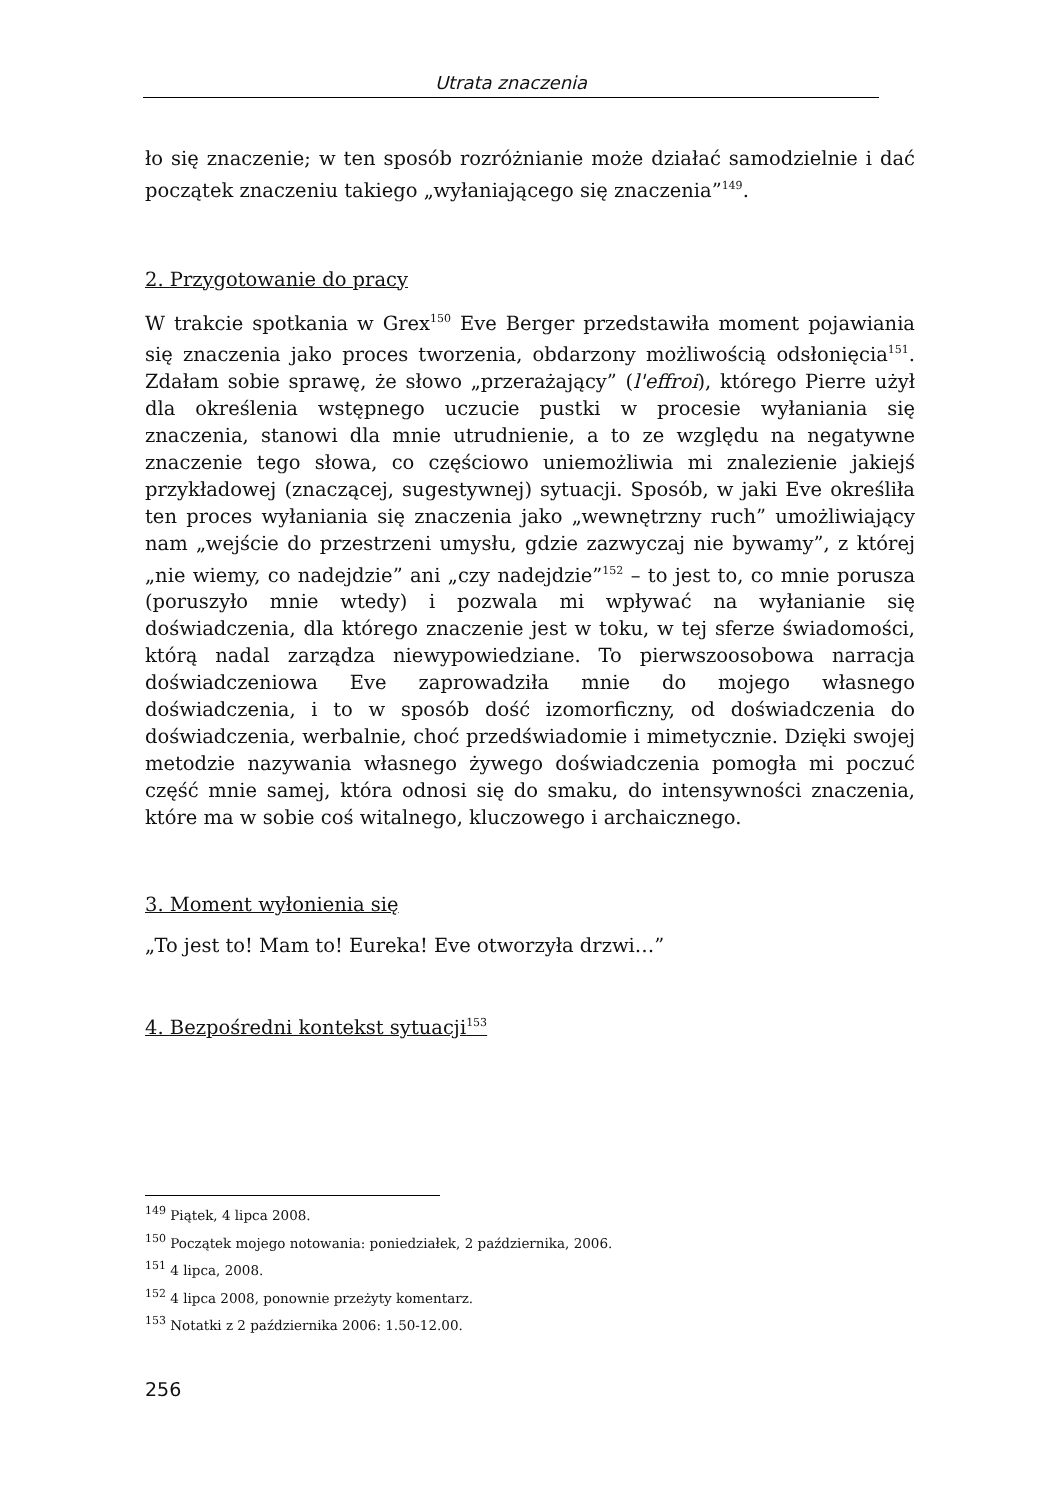Utrata znaczenia
ło się znaczenie; w ten sposób rozróżnianie może działać samodzielnie i dać początek znaczeniu takiego „wyłaniającego się znaczenia”<sup>149</sup>.
2. Przygotowanie do pracy
W trakcie spotkania w Grex<sup>150</sup> Eve Berger przedstawiła moment pojawiania się znaczenia jako proces tworzenia, obdarzony możliwością odsłonięcia<sup>151</sup>. Zdałam sobie sprawę, że słowo „przerażający” (l'effroi), którego Pierre użył dla określenia wstępnego uczucie pustki w procesie wyłaniania się znaczenia, stanowi dla mnie utrudnienie, a to ze względu na negatywne znaczenie tego słowa, co częściowo uniemożliwia mi znalezienie jakiejś przykładowej (znaczącej, sugestywnej) sytuacji. Sposób, w jaki Eve określiła ten proces wyłaniania się znaczenia jako „wewnętrzny ruch” umożliwiający nam „wejście do przestrzeni umysłu, gdzie zazwyczaj nie bywamy”, z której „nie wiemy, co nadejdzie” ani „czy nadejdzie”<sup>152</sup> – to jest to, co mnie porusza (poruszyło mnie wtedy) i pozwala mi wpływać na wyłanianie się doświadczenia, dla którego znaczenie jest w toku, w tej sferze świadomości, którą nadal zarządza niewypowiedziane. To pierwszoosobowa narracja doświadczeniowa Eve zaprowadziła mnie do mojego własnego doświadczenia, i to w sposób dość izomorficzny, od doświadczenia do doświadczenia, werbalnie, choć przedświadomie i mimetycznie. Dzięki swojej metodzie nazywania własnego żywego doświadczenia pomogła mi poczuć część mnie samej, która odnosi się do smaku, do intensywności znaczenia, które ma w sobie coś witalnego, kluczowego i archaicznego.
3. Moment wyłonienia się
„To jest to! Mam to! Eureka! Eve otworzyła drzwi…”
4. Bezpośredni kontekst sytuacji<sup>153</sup>
<sup>149</sup> Piątek, 4 lipca 2008.
<sup>150</sup> Początek mojego notowania: poniedziałek, 2 października, 2006.
<sup>151</sup> 4 lipca, 2008.
<sup>152</sup> 4 lipca 2008, ponownie przeżyty komentarz.
<sup>153</sup> Notatki z 2 października 2006: 1.50-12.00.
256